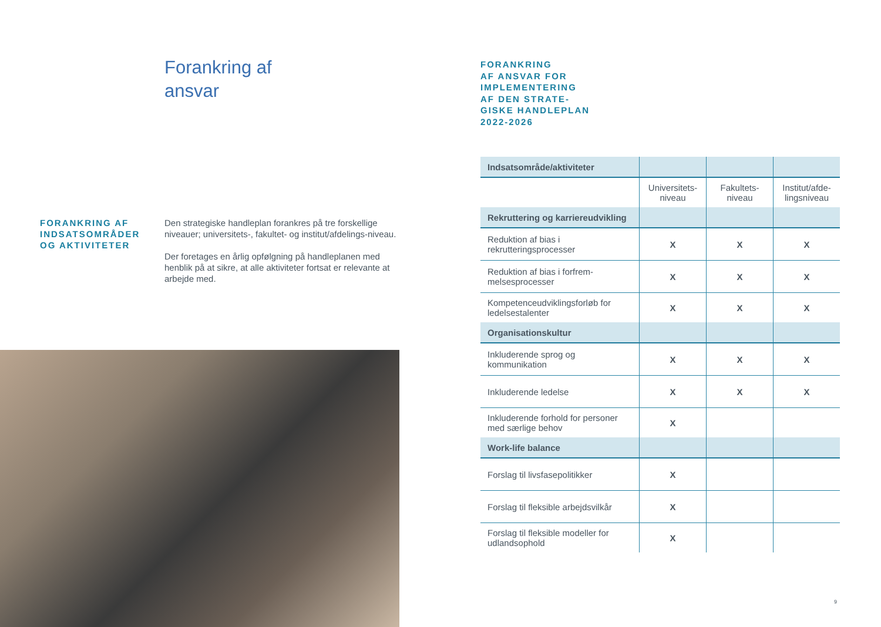Forankring af
ansvar
FORANKRING AF INDSATSOMRÅDER OG AKTIVITETER
Den strategiske handleplan forankres på tre forskellige niveauer; universitets-, fakultet- og institut/afdelings-niveau.
Der foretages en årlig opfølgning på handleplanen med henblik på at sikre, at alle aktiviteter fortsat er relevante at arbejde med.
FORANKRING
AF ANSVAR FOR
IMPLEMENTERING
AF DEN STRATE-
GISKE HANDLEPLAN
2022-2026
| Indsatsområde/aktiviteter | | | |
| | Universitets- niveau | Fakultets- niveau | Institut/afde- lingsniveau |
| Rekruttering og karriereudvikling | | | |
| Reduktion af bias i rekrutteringsprocesser | X | X | X |
| Reduktion af bias i forfrem-melsesprocesser | X | X | X |
| Kompetenceudviklingsforløb for ledelsestalenter | X | X | X |
| Organisationskultur | | | |
| Inkluderende sprog og kommunikation | X | X | X |
| Inkluderende ledelse | X | X | X |
| Inkluderende forhold for personer med særlige behov | X | | |
| Work-life balance | | | |
| Forslag til livsfasepolitikker | X | | |
| Forslag til fleksible arbejdsvilkår | X | | |
| Forslag til fleksible modeller for udlandsophold | X | | |
9